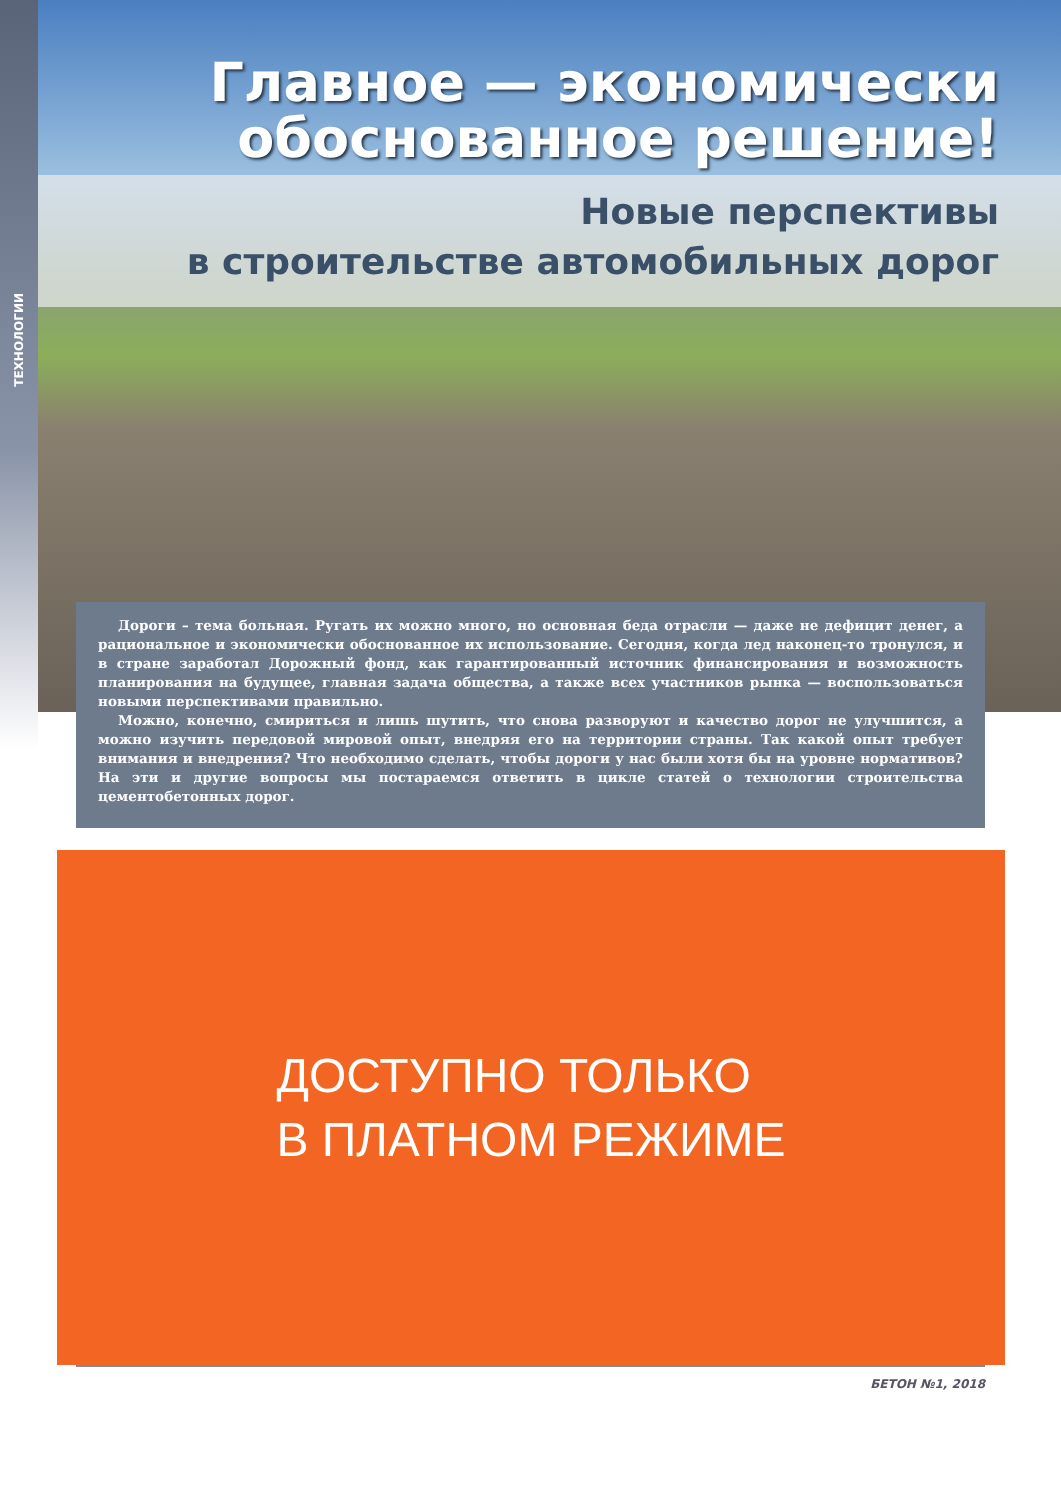ТЕХНОЛОГИИ
Главное — экономически
обоснованное решение!
Новые перспективы
в строительстве автомобильных дорог
Дороги – тема больная. Ругать их можно много, но основная беда отрасли — даже не дефицит денег, а рациональное и экономически обоснованное их использование. Сегодня, когда лед наконец-то тронулся, и в стране заработал Дорожный фонд, как гарантированный источник финансирования и возможность планирования на будущее, главная задача общества, а также всех участников рынка — воспользоваться новыми перспективами правильно.
Можно, конечно, смириться и лишь шутить, что снова разворуют и качество дорог не улучшится, а можно изучить передовой мировой опыт, внедряя его на территории страны. Так какой опыт требует внимания и внедрения? Что необходимо сделать, чтобы дороги у нас были хотя бы на уровне нормативов? На эти и другие вопросы мы постараемся ответить в цикле статей о технологии строительства цементобетонных дорог.
ДОСТУПНО ТОЛЬКО
В ПЛАТНОМ РЕЖИМЕ
БЕТОН №1, 2018